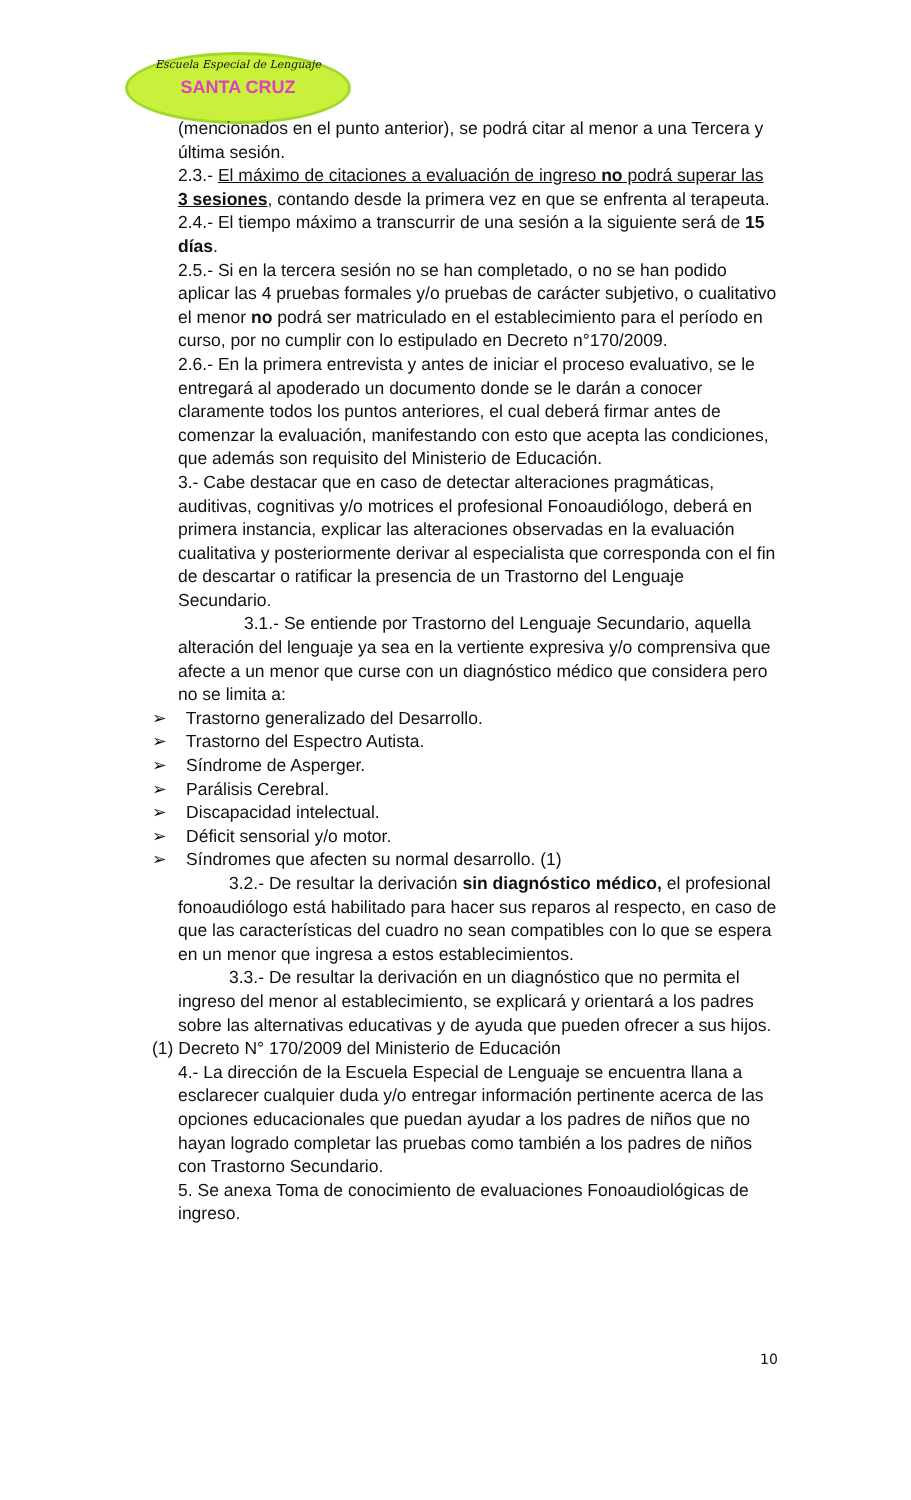Escuela Especial de Lenguaje
SANTA CRUZ
(mencionados en el punto anterior), se podrá citar al menor a una Tercera y última sesión.
2.3.- El máximo de citaciones a evaluación de ingreso no podrá superar las 3 sesiones, contando desde la primera vez en que se enfrenta al terapeuta.
2.4.- El tiempo máximo a transcurrir de una sesión a la siguiente será de 15 días.
2.5.- Si en la tercera sesión no se han completado, o no se han podido aplicar las 4 pruebas formales y/o pruebas de carácter subjetivo, o cualitativo el menor no podrá ser matriculado en el establecimiento para el período en curso, por no cumplir con lo estipulado en Decreto n°170/2009.
2.6.- En la primera entrevista y antes de iniciar el proceso evaluativo, se le entregará al apoderado un documento donde se le darán a conocer claramente todos los puntos anteriores, el cual deberá firmar antes de comenzar la evaluación, manifestando con esto que acepta las condiciones, que además son requisito del Ministerio de Educación.
3.- Cabe destacar que en caso de detectar alteraciones pragmáticas, auditivas, cognitivas y/o motrices el profesional Fonoaudiólogo, deberá en primera instancia, explicar las alteraciones observadas en la evaluación cualitativa y posteriormente derivar al especialista que corresponda con el fin de descartar o ratificar la presencia de un Trastorno del Lenguaje Secundario.
3.1.- Se entiende por Trastorno del Lenguaje Secundario, aquella alteración del lenguaje ya sea en la vertiente expresiva y/o comprensiva que afecte a un menor que curse con un diagnóstico médico que considera pero no se limita a:
➢ Trastorno generalizado del Desarrollo.
➢ Trastorno del Espectro Autista.
➢ Síndrome de Asperger.
➢ Parálisis Cerebral.
➢ Discapacidad intelectual.
➢ Déficit sensorial y/o motor.
➢ Síndromes que afecten su normal desarrollo. (1)
3.2.- De resultar la derivación sin diagnóstico médico, el profesional fonoaudiólogo está habilitado para hacer sus reparos al respecto, en caso de que las características del cuadro no sean compatibles con lo que se espera en un menor que ingresa a estos establecimientos.
3.3.- De resultar la derivación en un diagnóstico que no permita el ingreso del menor al establecimiento, se explicará y orientará a los padres sobre las alternativas educativas y de ayuda que pueden ofrecer a sus hijos.
(1) Decreto N° 170/2009 del Ministerio de Educación
4.- La dirección de la Escuela Especial de Lenguaje se encuentra llana a esclarecer cualquier duda y/o entregar información pertinente acerca de las opciones educacionales que puedan ayudar a los padres de niños que no hayan logrado completar las pruebas como también a los padres de niños con Trastorno Secundario.
5. Se anexa Toma de conocimiento de evaluaciones Fonoaudiológicas de ingreso.
10